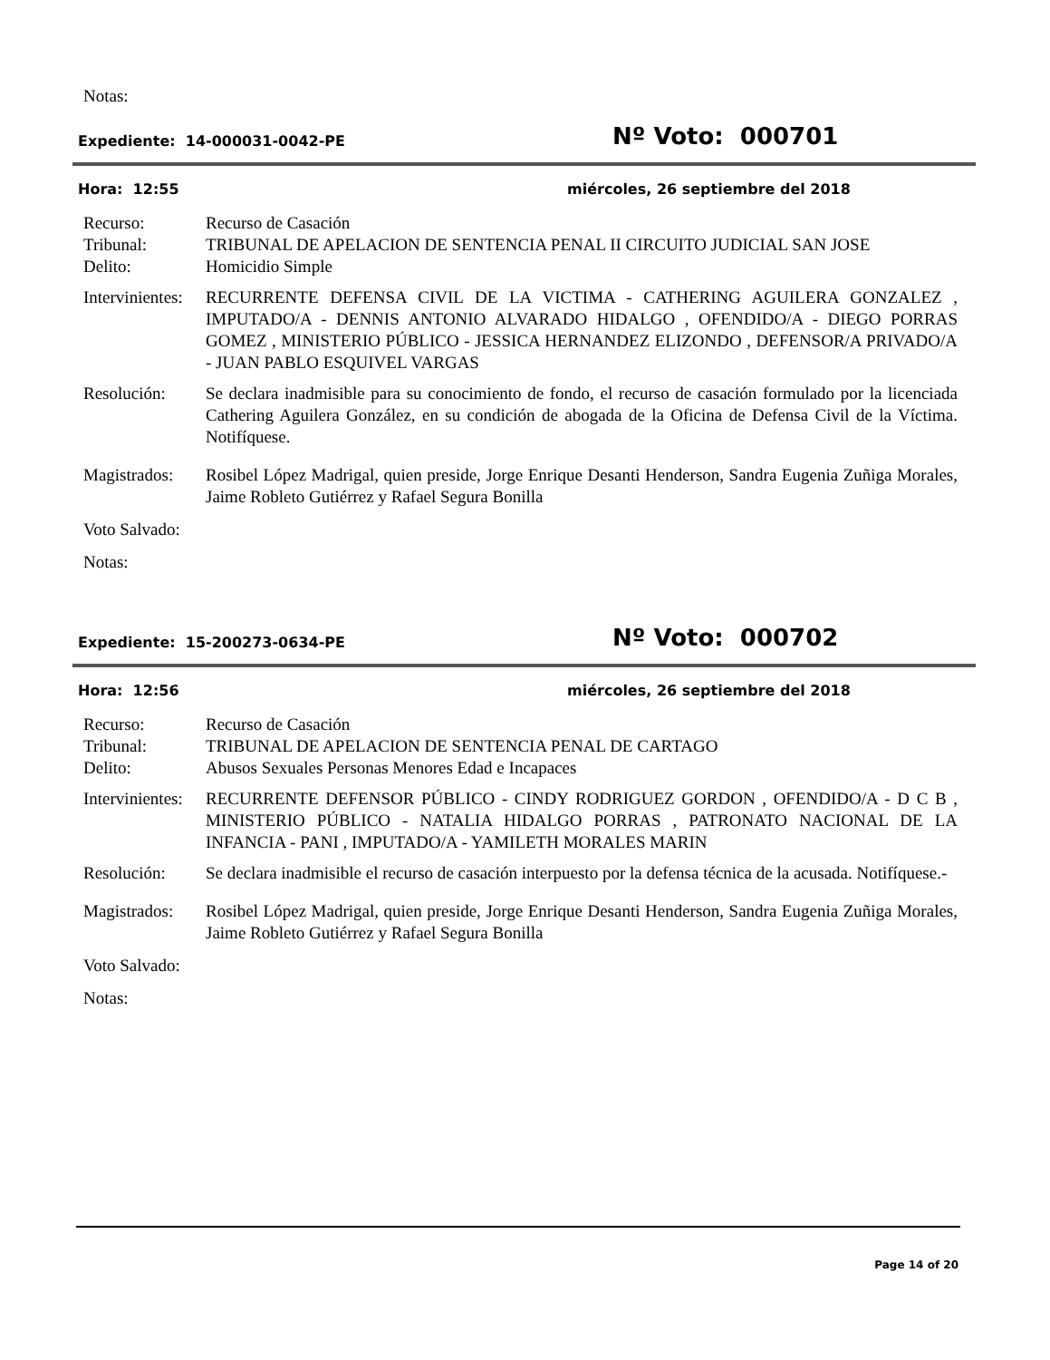Notas:
Expediente: 14-000031-0042-PE
Nº Voto: 000701
Hora: 12:55
miércoles, 26 septiembre del 2018
Recurso: Recurso de Casación
Tribunal: TRIBUNAL DE APELACION DE SENTENCIA PENAL II CIRCUITO JUDICIAL SAN JOSE
Delito: Homicidio Simple
Intervinientes:
RECURRENTE DEFENSA CIVIL DE LA VICTIMA - CATHERING AGUILERA GONZALEZ , IMPUTADO/A - DENNIS ANTONIO ALVARADO HIDALGO , OFENDIDO/A - DIEGO PORRAS GOMEZ , MINISTERIO PÚBLICO - JESSICA HERNANDEZ ELIZONDO , DEFENSOR/A PRIVADO/A - JUAN PABLO ESQUIVEL VARGAS
Resolución: Se declara inadmisible para su conocimiento de fondo, el recurso de casación formulado por la licenciada Cathering Aguilera González, en su condición de abogada de la Oficina de Defensa Civil de la Víctima. Notifíquese.
Magistrados:
Rosibel López Madrigal, quien preside, Jorge Enrique Desanti Henderson, Sandra Eugenia Zuñiga Morales, Jaime Robleto Gutiérrez y Rafael Segura Bonilla
Voto Salvado:
Notas:
Expediente: 15-200273-0634-PE
Nº Voto: 000702
Hora: 12:56
miércoles, 26 septiembre del 2018
Recurso: Recurso de Casación
Tribunal: TRIBUNAL DE APELACION DE SENTENCIA PENAL DE CARTAGO
Delito: Abusos Sexuales Personas Menores Edad e Incapaces
Intervinientes:
RECURRENTE DEFENSOR PÚBLICO - CINDY RODRIGUEZ GORDON , OFENDIDO/A - D C B , MINISTERIO PÚBLICO - NATALIA HIDALGO PORRAS , PATRONATO NACIONAL DE LA INFANCIA - PANI , IMPUTADO/A - YAMILETH MORALES MARIN
Resolución: Se declara inadmisible el recurso de casación interpuesto por la defensa técnica de la acusada. Notifíquese.-
Magistrados:
Rosibel López Madrigal, quien preside, Jorge Enrique Desanti Henderson, Sandra Eugenia Zuñiga Morales, Jaime Robleto Gutiérrez y Rafael Segura Bonilla
Voto Salvado:
Notas:
Page 14 of 20